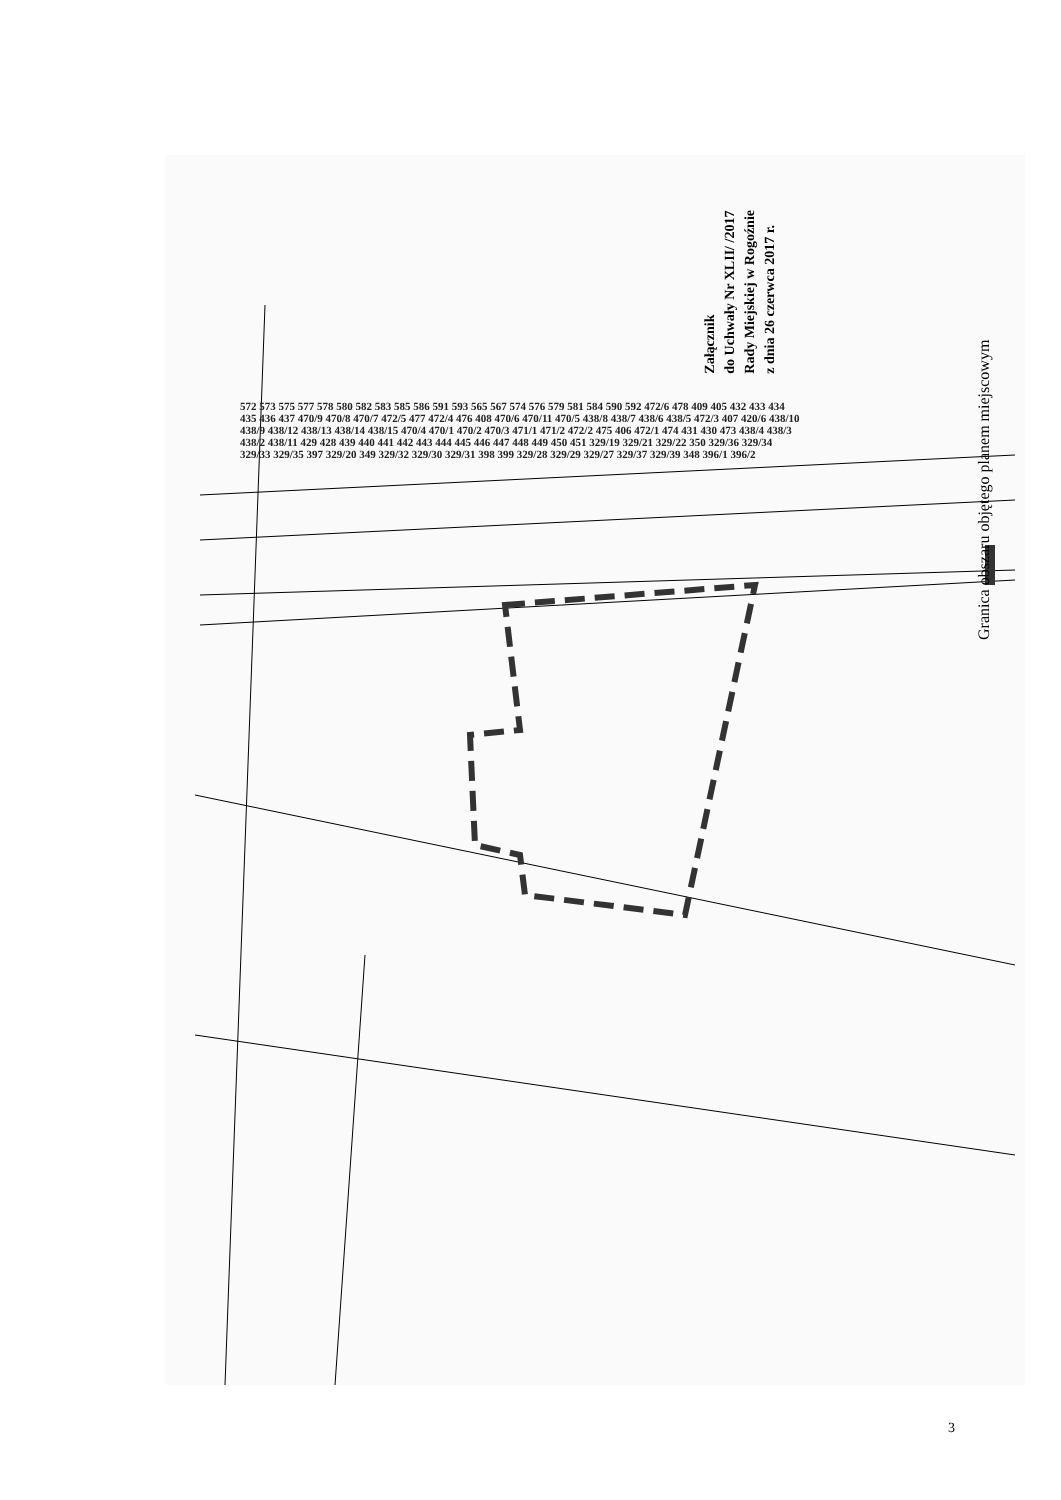Załącznik
do Uchwały Nr XLII/ /2017
Rady Miejskiej w Rogoźnie
z dnia 26 czerwca 2017 r.
Granica obszaru objętego planem miejscowym
572 573 575 577 578 580 582 583 585 586 591 593 565 567 574 576 579 581 584 590 592 472/6 478 409 405 432 433 434 435 436 437 470/9 470/8 470/7 472/5 477 472/4 476 408 470/6 470/11 470/5 438/8 438/7 438/6 438/5 472/3 407 420/6 438/10 438/9 438/12 438/13 438/14 438/15 470/4 470/1 470/2 470/3 471/1 471/2 472/2 475 406 472/1 474 431 430 473 438/4 438/3 438/2 438/11 429 428 439 440 441 442 443 444 445 446 447 448 449 450 451 329/19 329/21 329/22 350 329/36 329/34 329/33 329/35 397 329/20 349 329/32 329/30 329/31 398 399 329/28 329/29 329/27 329/37 329/39 348 396/1 396/2
3